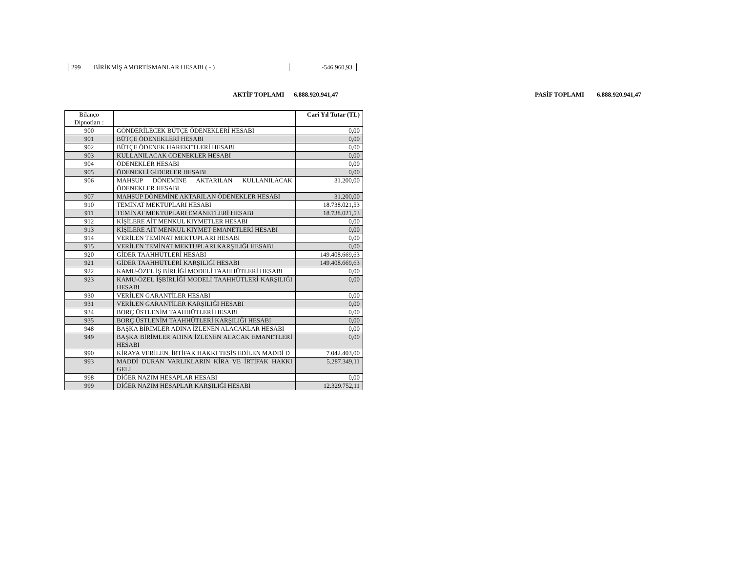299 BİRİKMİŞ AMORTİSMANLAR HESABI ( - ) -546.960,93
AKTİF TOPLAMI 6.888.920.941,47
PASİF TOPLAMI 6.888.920.941,47
| Bilanço Dipnotları : | | Cari Yıl Tutar (TL) |
| --- | --- | --- |
| 900 | GÖNDERİLECEK BÜTÇE ÖDENEKLERİ HESABI | 0,00 |
| 901 | BÜTÇE ÖDENEKLERİ HESABI | 0,00 |
| 902 | BÜTÇE ÖDENEK HAREKETLERİ HESABI | 0,00 |
| 903 | KULLANILACAK ÖDENEKLER HESABI | 0,00 |
| 904 | ÖDENEKLER HESABI | 0,00 |
| 905 | ÖDENEKLİ GİDERLER HESABI | 0,00 |
| 906 | MAHSUP DÖNEMİNE AKTARILAN KULLANILACAK ÖDENEKLER HESABI | 31.200,00 |
| 907 | MAHSUP DÖNEMİNE AKTARILAN ÖDENEKLER HESABI | 31.200,00 |
| 910 | TEMİNAT MEKTUPLARI HESABI | 18.738.021,53 |
| 911 | TEMİNAT MEKTUPLARI EMANETLERİ HESABI | 18.738.021,53 |
| 912 | KİŞİLERE AİT MENKUL KIYMETLER HESABI | 0,00 |
| 913 | KİŞİLERE AİT MENKUL KIYMET EMANETLERİ HESABI | 0,00 |
| 914 | VERİLEN TEMİNAT MEKTUPLARI HESABI | 0,00 |
| 915 | VERİLEN TEMİNAT MEKTUPLARI KARŞILIĞI HESABI | 0,00 |
| 920 | GİDER TAAHHÜTLERİ HESABI | 149.408.669,63 |
| 921 | GİDER TAAHHÜTLERİ KARŞILIĞI HESABI | 149.408.669,63 |
| 922 | KAMU-ÖZEL İŞ BİRLİĞİ MODELİ TAAHHÜTLERİ HESABI | 0,00 |
| 923 | KAMU-ÖZEL İŞBİRLİĞİ MODELİ TAAHHÜTLERİ KARŞILIĞI HESABI | 0,00 |
| 930 | VERİLEN GARANTİLER HESABI | 0,00 |
| 931 | VERİLEN GARANTİLER KARŞILIĞI HESABI | 0,00 |
| 934 | BORÇ ÜSTLENİM TAAHHÜTLERİ HESABI | 0,00 |
| 935 | BORÇ ÜSTLENİM TAAHHÜTLERİ KARŞILIĞI HESABI | 0,00 |
| 948 | BAŞKA BİRİMLER ADINA İZLENEN ALACAKLAR HESABI | 0,00 |
| 949 | BAŞKA BİRİMLER ADINA İZLENEN ALACAK EMANETLERİ HESABI | 0,00 |
| 990 | KİRAYA VERİLEN, İRTİFAK HAKKI TESİS EDİLEN MADDİ D | 7.042.403,00 |
| 993 | MADDİ DURAN VARLIKLARIN KİRA VE İRTİFAK HAKKI GELİ | 5.287.349,11 |
| 998 | DİĞER NAZIM HESAPLAR HESABI | 0,00 |
| 999 | DİĞER NAZIM HESAPLAR KARŞILIĞI HESABI | 12.329.752,11 |